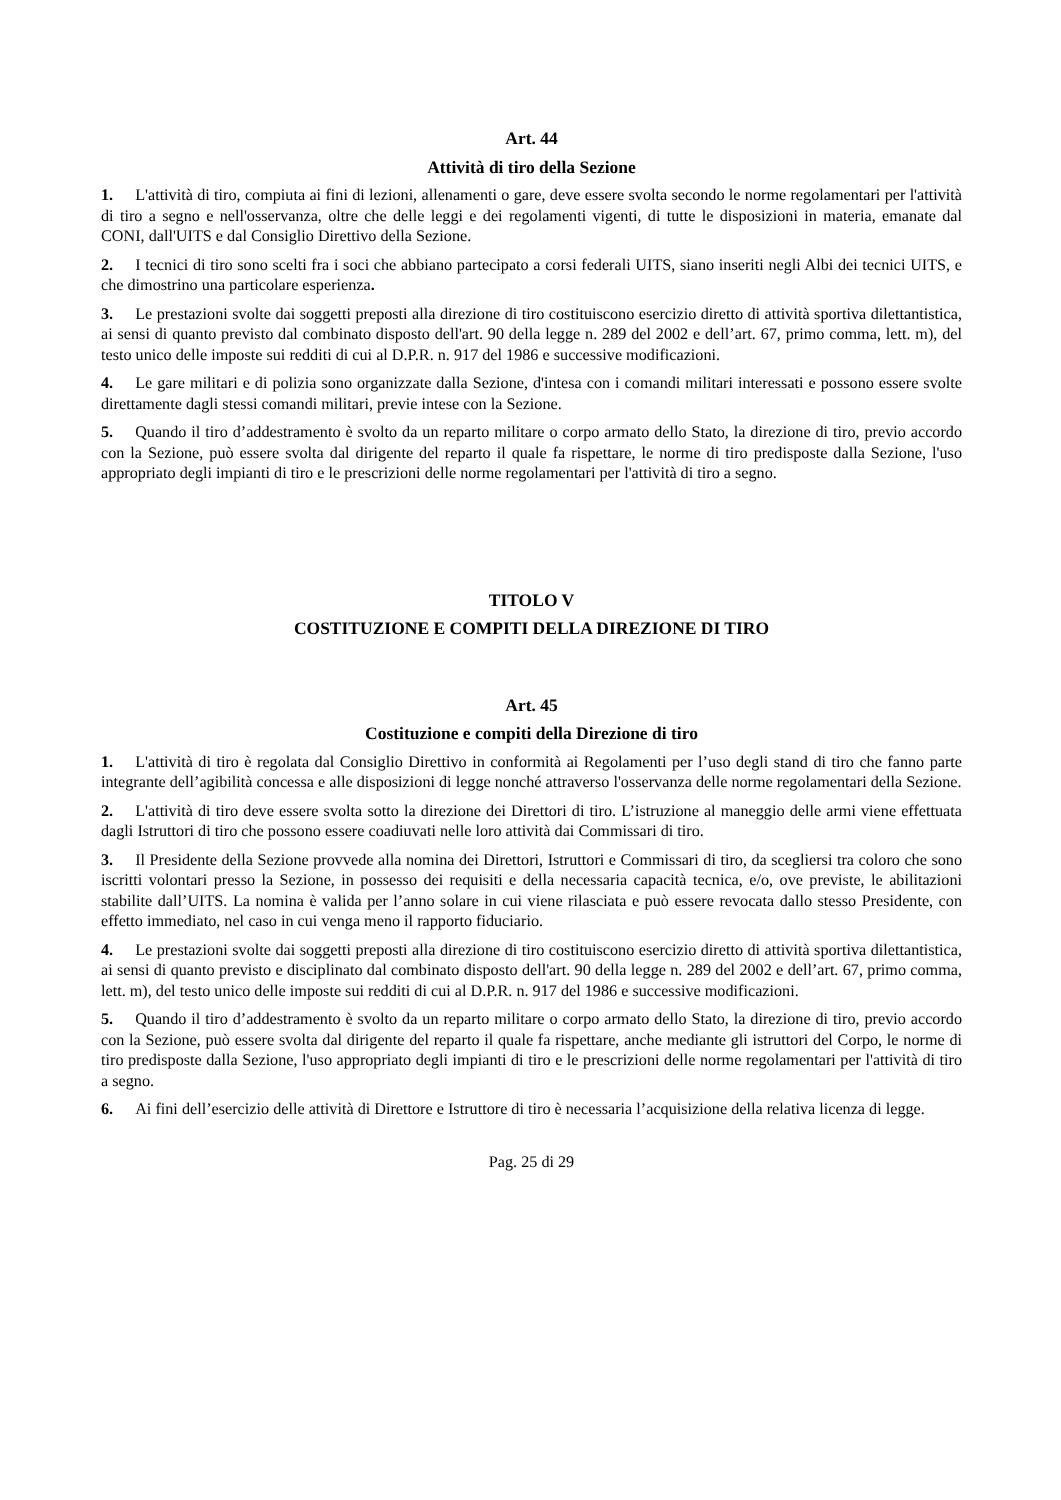Art. 44
Attività di tiro della Sezione
1. L'attività di tiro, compiuta ai fini di lezioni, allenamenti o gare, deve essere svolta secondo le norme regolamentari per l'attività di tiro a segno e nell'osservanza, oltre che delle leggi e dei regolamenti vigenti, di tutte le disposizioni in materia, emanate dal CONI, dall'UITS e dal Consiglio Direttivo della Sezione.
2. I tecnici di tiro sono scelti fra i soci che abbiano partecipato a corsi federali UITS, siano inseriti negli Albi dei tecnici UITS, e che dimostrino una particolare esperienza.
3. Le prestazioni svolte dai soggetti preposti alla direzione di tiro costituiscono esercizio diretto di attività sportiva dilettantistica, ai sensi di quanto previsto dal combinato disposto dell'art. 90 della legge n. 289 del 2002 e dell’art. 67, primo comma, lett. m), del testo unico delle imposte sui redditi di cui al D.P.R. n. 917 del 1986 e successive modificazioni.
4. Le gare militari e di polizia sono organizzate dalla Sezione, d'intesa con i comandi militari interessati e possono essere svolte direttamente dagli stessi comandi militari, previe intese con la Sezione.
5. Quando il tiro d’addestramento è svolto da un reparto militare o corpo armato dello Stato, la direzione di tiro, previo accordo con la Sezione, può essere svolta dal dirigente del reparto il quale fa rispettare, le norme di tiro predisposte dalla Sezione, l'uso appropriato degli impianti di tiro e le prescrizioni delle norme regolamentari per l'attività di tiro a segno.
TITOLO V
COSTITUZIONE E COMPITI DELLA DIREZIONE DI TIRO
Art. 45
Costituzione e compiti della Direzione di tiro
1. L'attività di tiro è regolata dal Consiglio Direttivo in conformità ai Regolamenti per l’uso degli stand di tiro che fanno parte integrante dell’agibilità concessa e alle disposizioni di legge nonché attraverso l'osservanza delle norme regolamentari della Sezione.
2. L'attività di tiro deve essere svolta sotto la direzione dei Direttori di tiro. L’istruzione al maneggio delle armi viene effettuata dagli Istruttori di tiro che possono essere coadiuvati nelle loro attività dai Commissari di tiro.
3. Il Presidente della Sezione provvede alla nomina dei Direttori, Istruttori e Commissari di tiro, da scegliersi tra coloro che sono iscritti volontari presso la Sezione, in possesso dei requisiti e della necessaria capacità tecnica, e/o, ove previste, le abilitazioni stabilite dall’UITS. La nomina è valida per l’anno solare in cui viene rilasciata e può essere revocata dallo stesso Presidente, con effetto immediato, nel caso in cui venga meno il rapporto fiduciario.
4. Le prestazioni svolte dai soggetti preposti alla direzione di tiro costituiscono esercizio diretto di attività sportiva dilettantistica, ai sensi di quanto previsto e disciplinato dal combinato disposto dell'art. 90 della legge n. 289 del 2002 e dell’art. 67, primo comma, lett. m), del testo unico delle imposte sui redditi di cui al D.P.R. n. 917 del 1986 e successive modificazioni.
5. Quando il tiro d’addestramento è svolto da un reparto militare o corpo armato dello Stato, la direzione di tiro, previo accordo con la Sezione, può essere svolta dal dirigente del reparto il quale fa rispettare, anche mediante gli istruttori del Corpo, le norme di tiro predisposte dalla Sezione, l'uso appropriato degli impianti di tiro e le prescrizioni delle norme regolamentari per l'attività di tiro a segno.
6. Ai fini dell’esercizio delle attività di Direttore e Istruttore di tiro è necessaria l’acquisizione della relativa licenza di legge.
Pag. 25 di 29